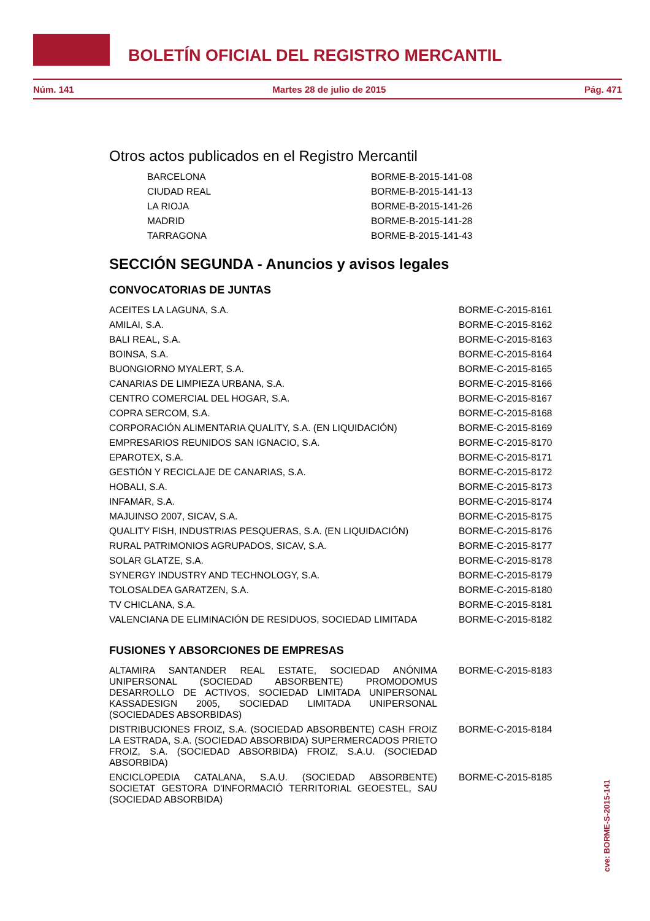BOLETÍN OFICIAL DEL REGISTRO MERCANTIL
Núm. 141 Martes 28 de julio de 2015 Pág. 471
Otros actos publicados en el Registro Mercantil
| BARCELONA | BORME-B-2015-141-08 |
| CIUDAD REAL | BORME-B-2015-141-13 |
| LA RIOJA | BORME-B-2015-141-26 |
| MADRID | BORME-B-2015-141-28 |
| TARRAGONA | BORME-B-2015-141-43 |
SECCIÓN SEGUNDA - Anuncios y avisos legales
CONVOCATORIAS DE JUNTAS
| ACEITES LA LAGUNA, S.A. | BORME-C-2015-8161 |
| AMILAI, S.A. | BORME-C-2015-8162 |
| BALI REAL, S.A. | BORME-C-2015-8163 |
| BOINSA, S.A. | BORME-C-2015-8164 |
| BUONGIORNO MYALERT, S.A. | BORME-C-2015-8165 |
| CANARIAS DE LIMPIEZA URBANA, S.A. | BORME-C-2015-8166 |
| CENTRO COMERCIAL DEL HOGAR, S.A. | BORME-C-2015-8167 |
| COPRA SERCOM, S.A. | BORME-C-2015-8168 |
| CORPORACIÓN ALIMENTARIA QUALITY, S.A. (EN LIQUIDACIÓN) | BORME-C-2015-8169 |
| EMPRESARIOS REUNIDOS SAN IGNACIO, S.A. | BORME-C-2015-8170 |
| EPAROTEX, S.A. | BORME-C-2015-8171 |
| GESTIÓN Y RECICLAJE DE CANARIAS, S.A. | BORME-C-2015-8172 |
| HOBALI, S.A. | BORME-C-2015-8173 |
| INFAMAR, S.A. | BORME-C-2015-8174 |
| MAJUINSO 2007, SICAV, S.A. | BORME-C-2015-8175 |
| QUALITY FISH, INDUSTRIAS PESQUERAS, S.A. (EN LIQUIDACIÓN) | BORME-C-2015-8176 |
| RURAL PATRIMONIOS AGRUPADOS, SICAV, S.A. | BORME-C-2015-8177 |
| SOLAR GLATZE, S.A. | BORME-C-2015-8178 |
| SYNERGY INDUSTRY AND TECHNOLOGY, S.A. | BORME-C-2015-8179 |
| TOLOSALDEA GARATZEN, S.A. | BORME-C-2015-8180 |
| TV CHICLANA, S.A. | BORME-C-2015-8181 |
| VALENCIANA DE ELIMINACIÓN DE RESIDUOS, SOCIEDAD LIMITADA | BORME-C-2015-8182 |
FUSIONES Y ABSORCIONES DE EMPRESAS
| ALTAMIRA SANTANDER REAL ESTATE, SOCIEDAD ANÓNIMA UNIPERSONAL (SOCIEDAD ABSORBENTE) PROMODOMUS DESARROLLO DE ACTIVOS, SOCIEDAD LIMITADA UNIPERSONAL KASSADESIGN 2005, SOCIEDAD LIMITADA UNIPERSONAL (SOCIEDADES ABSORBIDAS) | BORME-C-2015-8183 |
| DISTRIBUCIONES FROIZ, S.A. (SOCIEDAD ABSORBENTE) CASH FROIZ LA ESTRADA, S.A. (SOCIEDAD ABSORBIDA) SUPERMERCADOS PRIETO FROIZ, S.A. (SOCIEDAD ABSORBIDA) FROIZ, S.A.U. (SOCIEDAD ABSORBIDA) | BORME-C-2015-8184 |
| ENCICLOPEDIA CATALANA, S.A.U. (SOCIEDAD ABSORBENTE) SOCIETAT GESTORA D'INFORMACIÓ TERRITORIAL GEOESTEL, SAU (SOCIEDAD ABSORBIDA) | BORME-C-2015-8185 |
cve: BORME-S-2015-141